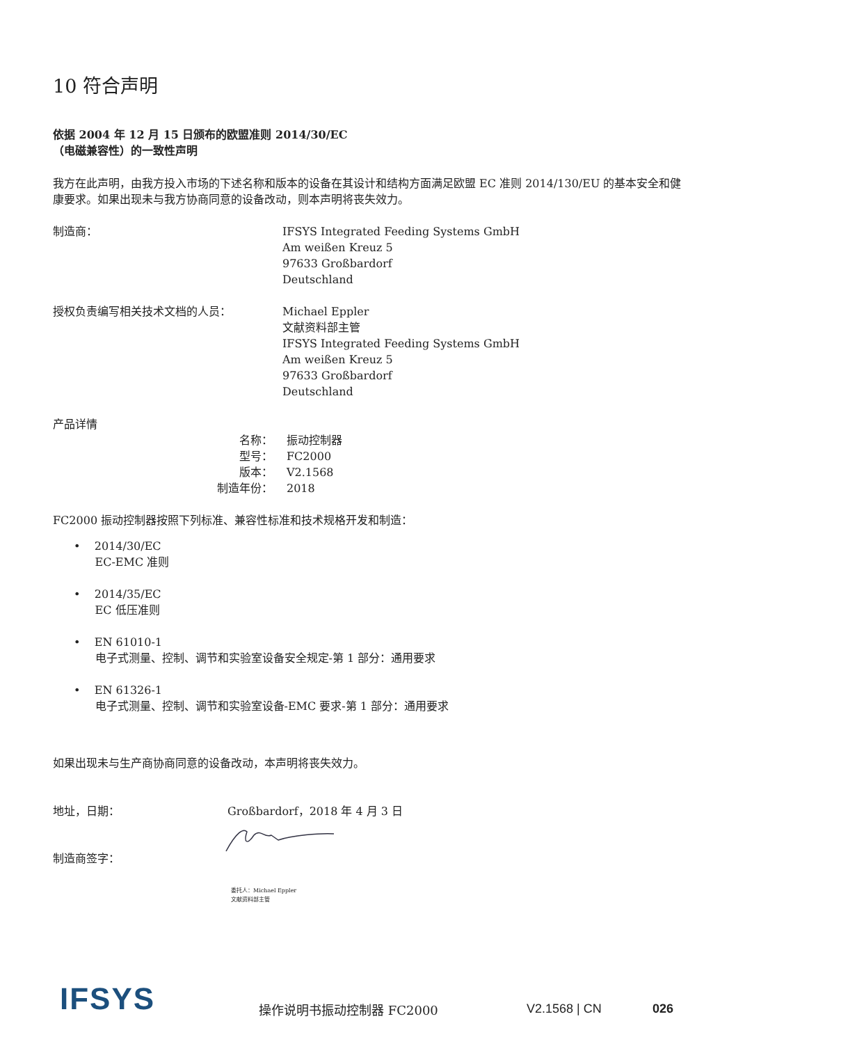10 符合声明
依据 2004 年 12 月 15 日颁布的欧盟准则 2014/30/EC
（电磁兼容性）的一致性声明
我方在此声明，由我方投入市场的下述名称和版本的设备在其设计和结构方面满足欧盟 EC 准则 2014/130/EU 的基本安全和健康要求。如果出现未与我方协商同意的设备改动，则本声明将丧失效力。
制造商： IFSYS Integrated Feeding Systems GmbH
Am weißen Kreuz 5
97633 Großbardorf
Deutschland
授权负责编写相关技术文档的人员： Michael Eppler
文献资料部主管
IFSYS Integrated Feeding Systems GmbH
Am weißen Kreuz 5
97633 Großbardorf
Deutschland
产品详情
名称： 振动控制器
型号： FC2000
版本： V2.1568
制造年份： 2018
FC2000 振动控制器按照下列标准、兼容性标准和技术规格开发和制造：
• 2014/30/EC
EC-EMC 准则
• 2014/35/EC
EC 低压准则
• EN 61010-1
电子式测量、控制、调节和实验室设备安全规定-第 1 部分：通用要求
• EN 61326-1
电子式测量、控制、调节和实验室设备-EMC 要求-第 1 部分：通用要求
如果出现未与生产商协商同意的设备改动，本声明将丧失效力。
地址，日期： Großbardorf，2018 年 4 月 3 日
制造商签字：
委托人：Michael Eppler
文献资料部主管
IFSYS 操作说明书振动控制器 FC2000 V2.1568 | CN 026